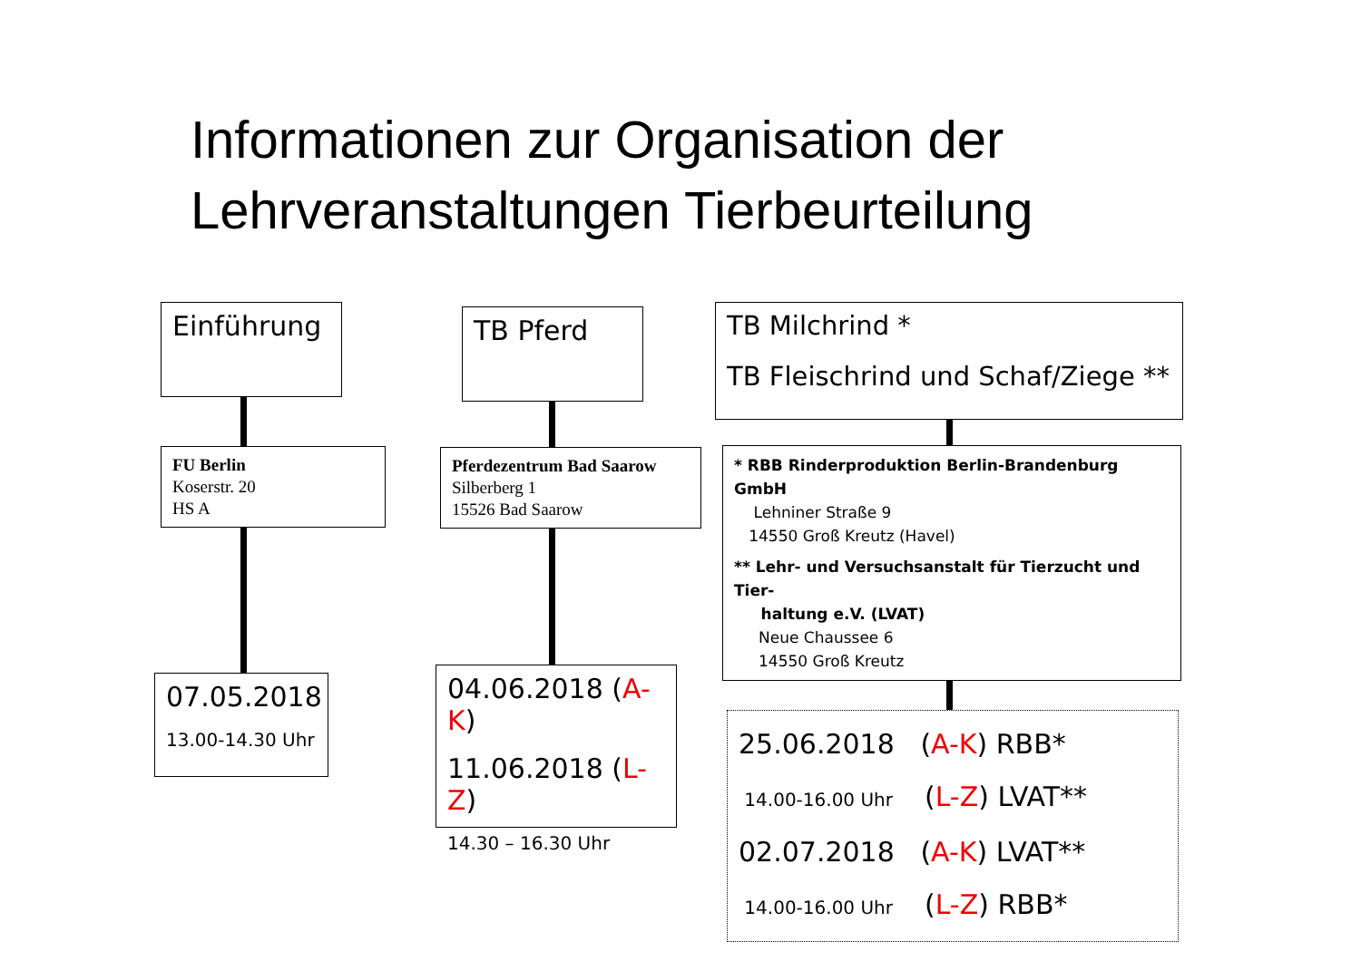Informationen zur Organisation der
Lehrveranstaltungen Tierbeurteilung
Einführung
FU Berlin
Koserstr. 20
HS A
07.05.2018
13.00-14.30 Uhr
TB Pferd
Pferdezentrum Bad Saarow
Silberberg 1
15526 Bad Saarow
04.06.2018 (A-K)
11.06.2018 (L-Z)
14.30 – 16.30 Uhr
TB Milchrind *
TB Fleischrind und Schaf/Ziege **
* RBB Rinderproduktion Berlin-Brandenburg GmbH
Lehniner Straße 9
14550 Groß Kreutz (Havel)
** Lehr- und Versuchsanstalt für Tierzucht und Tier-
haltung e.V. (LVAT)
Neue Chaussee 6
14550 Groß Kreutz
25.06.2018 (A-K) RBB*
14.00-16.00 Uhr (L-Z) LVAT**
02.07.2018 (A-K) LVAT**
14.00-16.00 Uhr (L-Z) RBB*